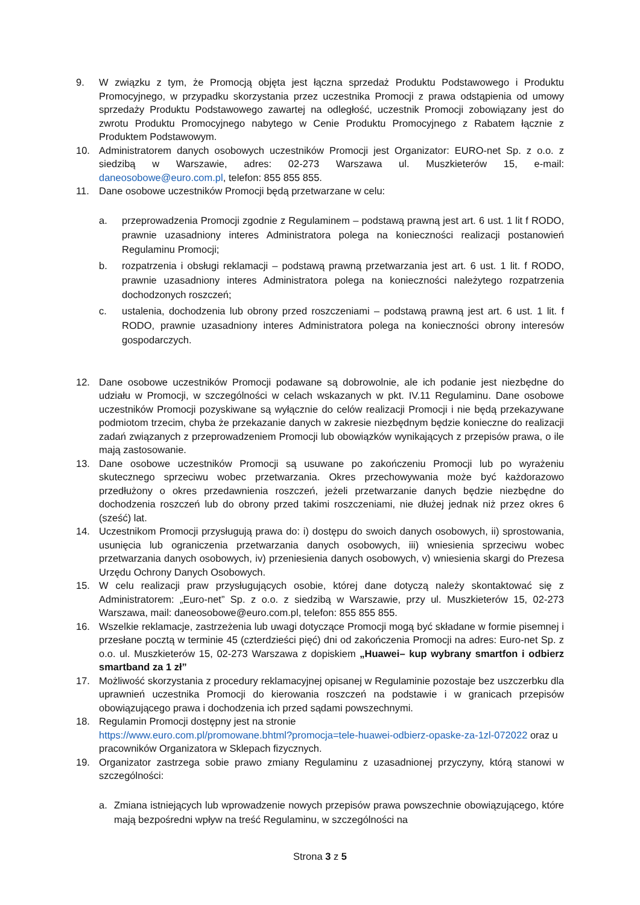9. W związku z tym, że Promocją objęta jest łączna sprzedaż Produktu Podstawowego i Produktu Promocyjnego, w przypadku skorzystania przez uczestnika Promocji z prawa odstąpienia od umowy sprzedaży Produktu Podstawowego zawartej na odległość, uczestnik Promocji zobowiązany jest do zwrotu Produktu Promocyjnego nabytego w Cenie Produktu Promocyjnego z Rabatem łącznie z Produktem Podstawowym.
10. Administratorem danych osobowych uczestników Promocji jest Organizator: EURO-net Sp. z o.o. z siedzibą w Warszawie, adres: 02-273 Warszawa ul. Muszkieterów 15, e-mail: daneosobowe@euro.com.pl, telefon: 855 855 855.
11. Dane osobowe uczestników Promocji będą przetwarzane w celu:
a. przeprowadzenia Promocji zgodnie z Regulaminem – podstawą prawną jest art. 6 ust. 1 lit f RODO, prawnie uzasadniony interes Administratora polega na konieczności realizacji postanowień Regulaminu Promocji;
b. rozpatrzenia i obsługi reklamacji – podstawą prawną przetwarzania jest art. 6 ust. 1 lit. f RODO, prawnie uzasadniony interes Administratora polega na konieczności należytego rozpatrzenia dochodzonych roszczeń;
c. ustalenia, dochodzenia lub obrony przed roszczeniami – podstawą prawną jest art. 6 ust. 1 lit. f RODO, prawnie uzasadniony interes Administratora polega na konieczności obrony interesów gospodarczych.
12. Dane osobowe uczestników Promocji podawane są dobrowolnie, ale ich podanie jest niezbędne do udziału w Promocji, w szczególności w celach wskazanych w pkt. IV.11 Regulaminu. Dane osobowe uczestników Promocji pozyskiwane są wyłącznie do celów realizacji Promocji i nie będą przekazywane podmiotom trzecim, chyba że przekazanie danych w zakresie niezbędnym będzie konieczne do realizacji zadań związanych z przeprowadzeniem Promocji lub obowiązków wynikających z przepisów prawa, o ile mają zastosowanie.
13. Dane osobowe uczestników Promocji są usuwane po zakończeniu Promocji lub po wyrażeniu skutecznego sprzeciwu wobec przetwarzania. Okres przechowywania może być każdorazowo przedłużony o okres przedawnienia roszczeń, jeżeli przetwarzanie danych będzie niezbędne do dochodzenia roszczeń lub do obrony przed takimi roszczeniami, nie dłużej jednak niż przez okres 6 (sześć) lat.
14. Uczestnikom Promocji przysługują prawa do: i) dostępu do swoich danych osobowych, ii) sprostowania, usunięcia lub ograniczenia przetwarzania danych osobowych, iii) wniesienia sprzeciwu wobec przetwarzania danych osobowych, iv) przeniesienia danych osobowych, v) wniesienia skargi do Prezesa Urzędu Ochrony Danych Osobowych.
15. W celu realizacji praw przysługujących osobie, której dane dotyczą należy skontaktować się z Administratorem: „Euro-net” Sp. z o.o. z siedzibą w Warszawie, przy ul. Muszkieterów 15, 02-273 Warszawa, mail: daneosobowe@euro.com.pl, telefon: 855 855 855.
16. Wszelkie reklamacje, zastrzeżenia lub uwagi dotyczące Promocji mogą być składane w formie pisemnej i przesłane pocztą w terminie 45 (czterdzieści pięć) dni od zakończenia Promocji na adres: Euro-net Sp. z o.o. ul. Muszkieterów 15, 02-273 Warszawa z dopiskiem „Huawei– kup wybrany smartfon i odbierz smartband za 1 zł”
17. Możliwość skorzystania z procedury reklamacyjnej opisanej w Regulaminie pozostaje bez uszczerbku dla uprawnień uczestnika Promocji do kierowania roszczeń na podstawie i w granicach przepisów obowiązującego prawa i dochodzenia ich przed sądami powszechnymi.
18. Regulamin Promocji dostępny jest na stronie
https://www.euro.com.pl/promowane.bhtml?promocja=tele-huawei-odbierz-opaske-za-1zl-072022 oraz u pracowników Organizatora w Sklepach fizycznych.
19. Organizator zastrzega sobie prawo zmiany Regulaminu z uzasadnionej przyczyny, którą stanowi w szczególności:
a. Zmiana istniejących lub wprowadzenie nowych przepisów prawa powszechnie obowiązującego, które mają bezpośredni wpływ na treść Regulaminu, w szczególności na
Strona 3 z 5